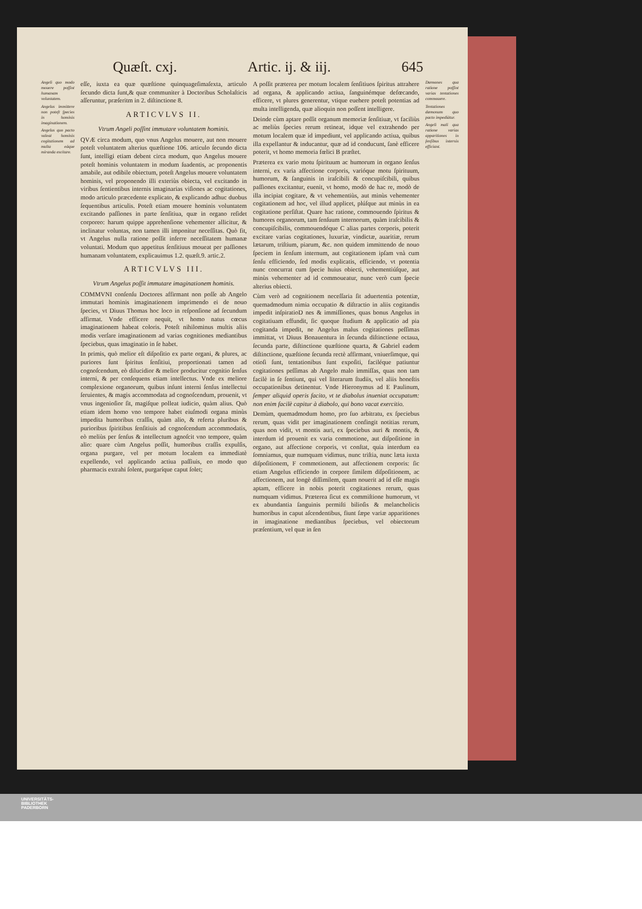Quæſt. cxj. Artic. ij. & iij. 645
Angeli quo modo mouere poſſint humanam voluntatem.
Angelus immittere non poteſt ſpecies in hominis imaginationem.
Angelus quo pacto valeat hominis cogitationem ad multa eáque miranda excitare.
eſſe, iuxta ea quæ quæſtione quinquageſimaſexta, articulo ſecundo dicta ſunt,& quæ communiter à Doctoribus Scholaſticis aſſeruntur, præſeritm in 2. diſtinctione 8.
ARTICVLVS II.
Vtrum Angeli poſſint immutare voluntatem hominis.
QVÆ circa modum, quo vnus Angelus mouere, aut non mouere poteſt voluntatem alterius quæſtione 106. articulo ſecundo dicta ſunt, intelligi etiam debent circa modum, quo Angelus mouere poteſt hominis voluntatem in modum ſuadentis, ac proponentis amabile, aut odibile obiectum, poteſt Angelus mouere voluntatem hominis, vel proponendo illi exteriùs obiecta, vel excitando in viribus ſentientibus internis imaginarias viſiones ac cogitationes, modo articulo præcedente explicato, & explicando adhuc duobus ſequentibus articulis. Poteſt etiam mouere hominis voluntatem excitando paſſiones in parte ſenſitiua, quæ in organo reſidet corporeo: harum quippe apprehenſione vehementer allicitur, & inclinatur voluntas, non tamen illi imponitur neceſſitas. Quò fit, vt Angelus nulla ratione poſſit inferre neceſſitatem humanæ voluntati. Modum quo appetitus ſenſitiuus moueat per paſſiones humanam voluntatem, explicauimus 1.2. quæſt.9. artic.2.
ARTICVLVS III.
Vtrum Angelus poſſit immutare imaginationem hominis.
COMMVNI conſenſu Doctores affirmant non poſſe ab Angelo immutari hominis imaginationem imprimendo ei de nouo ſpecies, vt Diuus Thomas hoc loco in reſponſione ad ſecundum affirmat. Vnde efficere nequit, vt homo natus cœcus imaginationem habeat coloris. Poteſt nihilominus multis aliis modis verſare imaginationem ad varias cognitiones mediantibus ſpeciebus, quas imaginatio in ſe habet.
In primis, quò melior eſt diſpoſitio ex parte organi, & plures, ac puriores ſunt ſpiritus ſenſitiui, proportionati tamen ad cognoſcendum, eò dilucidior & melior producitur cognitio ſenſus interni, & per conſequens etiam intellectus. Vnde ex meliore complexione organorum, quibus inſunt interni ſenſus intellectui ſeruientes, & magis accommodata ad cognoſcendum, prouenit, vt vnus ingenioſior ſit, magiſque polleat iudicio, quàm alius. Quò etiam idem homo vno tempore habet eiuſmodi organa minùs impedita humoribus craſſis, quàm alio, & referta pluribus & purioribus ſpiritibus ſenſitiuis ad cognoſcendum accommodatis, eò meliùs per ſenſus & intellectum agnoſcit vno tempore, quàm alio: quare cùm Angelus poſſit, humoribus craſſis expulſis, organa purgare, vel per motum localem ea immediatè expellendo, vel applicando actiua paſſiuis, eo modo quo pharmacis extrahi ſolent, purgaríque caput ſolet;
A poſſit præterea per motum localem ſenſitiuos ſpiritus attrahere ad organa, & applicando actiua, ſanguinémque defœcando, efficere, vt plures generentur, vtique euehere poteſt potentias ad multa intelligenda, quæ alioquin non poſſent intelligere.
Deinde cùm aptare poſſit organum memoriæ ſenſitiuæ, vt faciliùs ac meliùs ſpecies rerum retineat, idque vel extrahendo per motum localem quæ id impediunt, vel applicando actiua, quibus illa expellantur & inducantur, quæ ad id conducunt, ſanè efficere poterit, vt homo memoria fœlici B præſtet.
Præterea ex vario motu ſpirituum ac humorum in organo ſenſus interni, ex varia affectione corporis, varióque motu ſpirituum, humorum, & ſanguinis in iraſcibili & concupiſcibili, quibus paſſiones excitantur, euenit, vt homo, modò de hac re, modò de illa incipiat cogitare, & vt vehementiùs, aut minùs vehementer cogitationem ad hoc, vel illud applicet, plúſque aut minùs in ea cogitatione perſiſtat. Quare hac ratione, commouendo ſpiritus & humores organorum, tam ſenſuum internorum, quàm iraſcibilis & concupiſcibilis, commouendóque C alias partes corporis, poterit excitare varias cogitationes, luxuriæ, vindictæ, auaritiæ, rerum lætarum, triſtium, piarum, &c. non quidem immittendo de nouo ſpeciem in ſenſum internum, aut cogitationem ipſam vnà cum ſenſu efficiendo, ſed modis explicatis, efficiendo, vt potentia nunc concurrat cum ſpecie huius obiecti, vehementiúſque, aut minùs vehementer ad id commoueatur, nunc verò cum ſpecie alterius obiecti.
Cùm verò ad cognitionem neceſſaria ſit aduertentia potentiæ, quemadmodum nimia occupatio & diſtractio in aliis cogitandis impedit inſpiratioD nes & immiſſiones, quas bonus Angelus in cogitatiuam effundit, ſic quoque ſtudium & applicatio ad pia cogitanda impedit, ne Angelus malus cogitationes peſſimas immittat, vt Diuus Bonauentura in ſecunda diſtinctione octaua, ſecunda parte, diſtinctione quæſtione quarta, & Gabriel eadem diſtinctione, quæſtione ſecunda rectè affirmant, vniuerſimque, qui otioſi ſunt, tentationibus ſunt expoſiti, faciléque patiuntur cogitationes peſſimas ab Angelo malo immiſſas, quas non tam facilè in ſe ſentiunt, qui vel literarum ſtudiis, vel aliis honeſtis occupationibus detinentur. Vnde Hieronymus ad E Paulinum, ſemper aliquid operis facito, vt te diabolus inueniat occupatum: non enim facilè capitur à diabolo, qui bono vacat exercitio.
Demùm, quemadmodum homo, pro ſuo arbitratu, ex ſpeciebus rerum, quas vidit per imaginationem confingit notitias rerum, quas non vidit, vt montis auri, ex ſpeciebus auri & montis, & interdum id prouenit ex varia commotione, aut diſpoſitione in organo, aut affectione corporis, vt conſtat, quia interdum ea ſomniamus, quæ numquam vidimus, nunc triſtia, nunc læta iuxta diſpoſitionem, F commotionem, aut affectionem corporis: ſic etiam Angelus efficiendo in corpore ſimilem diſpoſitionem, ac affectionem, aut longè diſſimilem, quam nouerit ad id eſſe magis aptam, efficere in nobis poterit cogitationes rerum, quas numquam vidimus. Præterea ſicut ex commiſtione humorum, vt ex abundantia ſanguinis permiſti bilioſis & melancholicis humoribus in caput aſcendentibus, fiunt ſæpe variæ apparitiones in imaginatione mediantibus ſpeciebus, vel obiectorum præſentium, vel quæ in ſen
Dæmones qua ratione poſſint varias tentationes commouere.
Tentationes dæmonum quo pacto impediātur.
Angeli mali qua ratione varias apparitiones in ſenſibus internis efficiant.
UNIVERSITÄTS-
BIBLIOTHEK
PADERBORN